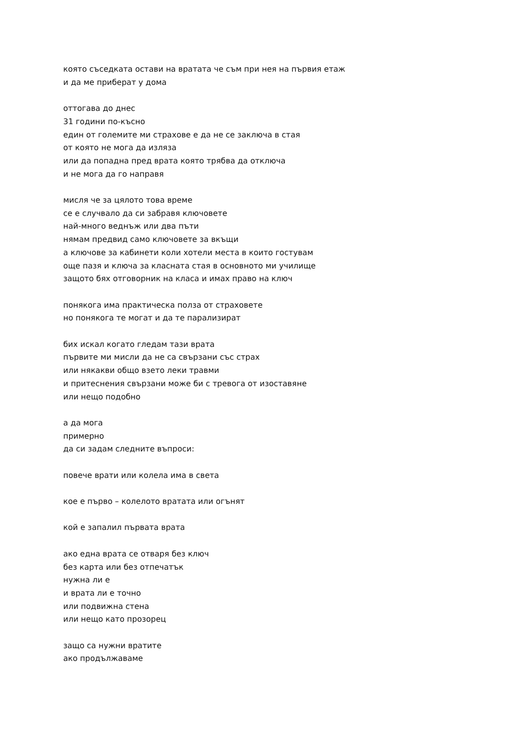която съседката остави на вратата че съм при нея на първия етаж
и да ме приберат у дома
оттогава до днес
31 години по-късно
един от големите ми страхове е да не се заключа в стая
от която не мога да изляза
или да попадна пред врата която трябва да отключа
и не мога да го направя
мисля че за цялото това време
се е случвало да си забравя ключовете
най-много веднъж или два пъти
нямам предвид само ключовете за вкъщи
а ключове за кабинети коли хотели места в които гостувам
още пазя и ключа за класната стая в основното ми училище
защото бях отговорник на класа и имах право на ключ
понякога има практическа полза от страховете
но понякога те могат и да те парализират
бих искал когато гледам тази врата
първите ми мисли да не са свързани със страх
или някакви общо взето леки травми
и притеснения свързани може би с тревога от изоставяне
или нещо подобно
а да мога
примерно
да си задам следните въпроси:
повече врати или колела има в света
кое е първо – колелото вратата или огънят
кой е запалил първата врата
ако една врата се отваря без ключ
без карта или без отпечатък
нужна ли е
и врата ли е точно
или подвижна стена
или нещо като прозорец
защо са нужни вратите
ако продължаваме